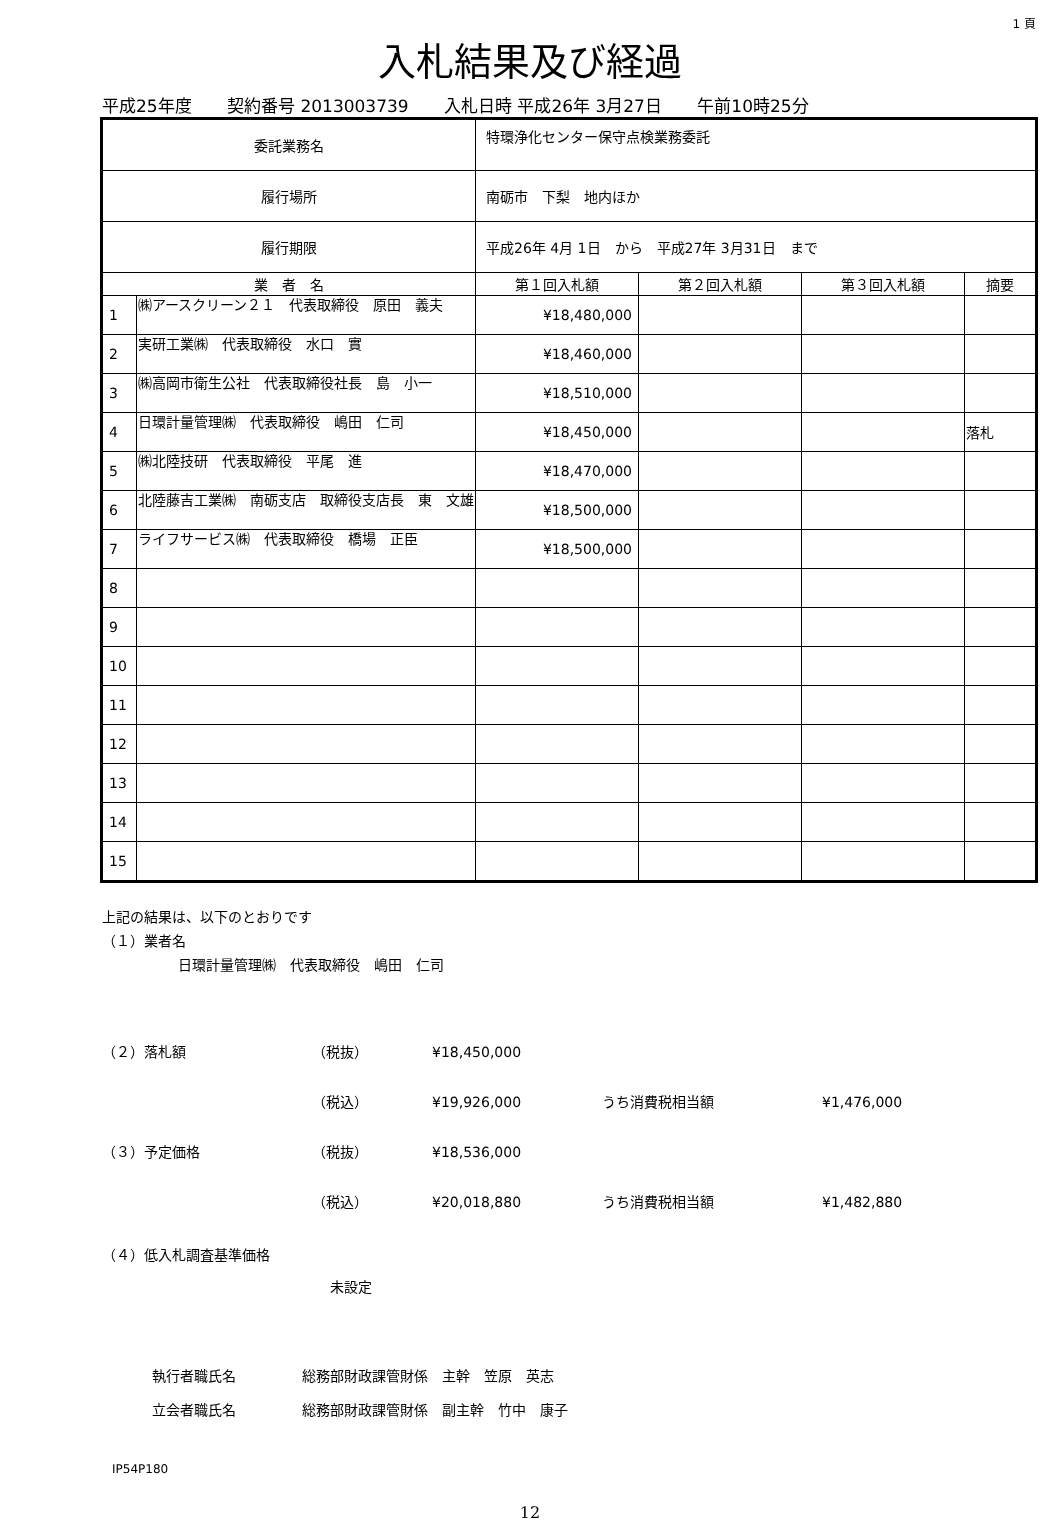1 頁
入札結果及び経過
平成25年度 契約番号 2013003739 入札日時 平成26年 3月27日 午前10時25分
| 委託業務名 | | 特環浄化センター保守点検業務委託 | | | | |
| 履行場所 | | 南砺市 下梨 地内ほか | | | | |
| 履行期限 | | 平成26年 4月 1日 から 平成27年 3月31日 まで | | | | |
| 業 者 名 | | | 第１回入札額 | 第２回入札額 | 第３回入札額 | 摘要 |
| 1 | ㈱アースクリーン２１ 代表取締役 原田 義夫 | | ¥18,480,000 | | | |
| 2 | 実研工業㈱ 代表取締役 水口 實 | | ¥18,460,000 | | | |
| 3 | ㈱高岡市衛生公社 代表取締役社長 島 小一 | | ¥18,510,000 | | | |
| 4 | 日環計量管理㈱ 代表取締役 嶋田 仁司 | | ¥18,450,000 | | | 落札 |
| 5 | ㈱北陸技研 代表取締役 平尾 進 | | ¥18,470,000 | | | |
| 6 | 北陸藤吉工業㈱ 南砺支店 取締役支店長 東 文雄 | | ¥18,500,000 | | | |
| 7 | ライフサービス㈱ 代表取締役 橋場 正臣 | | ¥18,500,000 | | | |
| 8 | | | | | | |
| 9 | | | | | | |
| 10 | | | | | | |
| 11 | | | | | | |
| 12 | | | | | | |
| 13 | | | | | | |
| 14 | | | | | | |
| 15 | | | | | | |
上記の結果は、以下のとおりです
（１）業者名
日環計量管理㈱　代表取締役　嶋田　仁司
（２）落札額 （税抜） ¥18,450,000
（税込） ¥19,926,000 うち消費税相当額 ¥1,476,000
（３）予定価格 （税抜） ¥18,536,000
（税込） ¥20,018,880 うち消費税相当額 ¥1,482,880
（４）低入札調査基準価格
未設定
執行者職氏名 総務部財政課管財係　主幹　笠原　英志
立会者職氏名
総務部財政課管財係　副主幹　竹中　康子
IP54P180
12